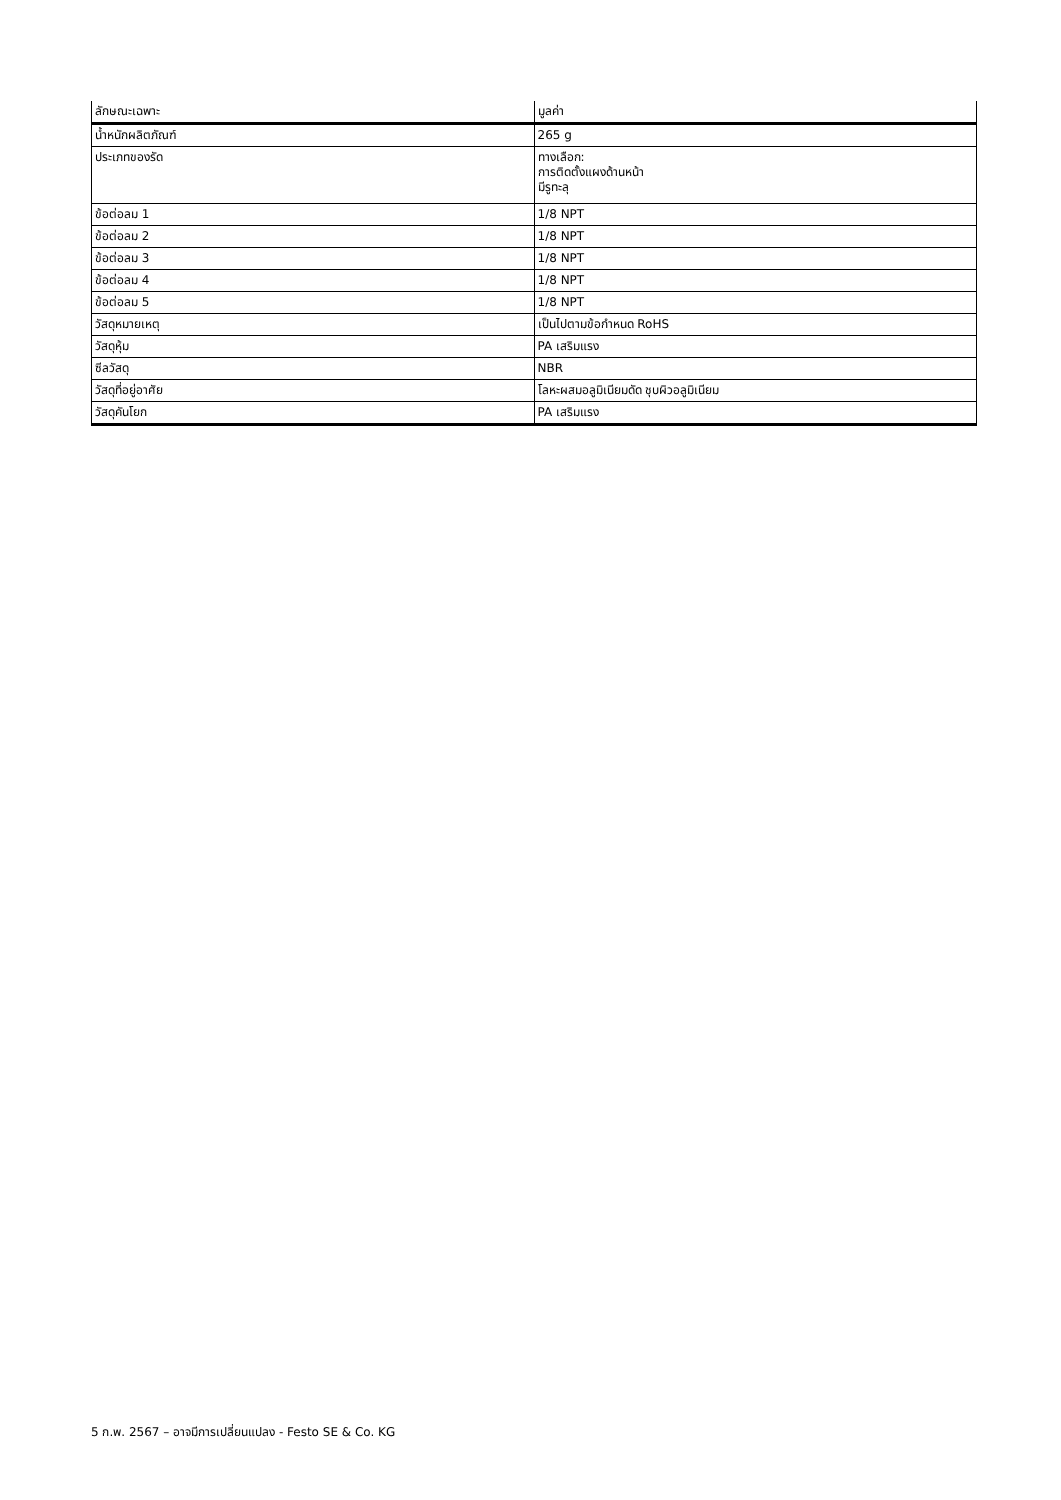| ลักษณะเฉพาะ | มูลค่า |
| --- | --- |
| น้ำหนักผลิตภัณฑ์ | 265 g |
| ประเภทของรัด | ทางเลือก: การติดตั้งแผงด้านหน้า มีรูทะลุ |
| ข้อต่อลม 1 | 1/8 NPT |
| ข้อต่อลม 2 | 1/8 NPT |
| ข้อต่อลม 3 | 1/8 NPT |
| ข้อต่อลม 4 | 1/8 NPT |
| ข้อต่อลม 5 | 1/8 NPT |
| วัสดุหมายเหตุ | เป็นไปตามข้อกำหนด RoHS |
| วัสดุหุ้ม | PA เสริมแรง |
| ซีลวัสดุ | NBR |
| วัสดุที่อยู่อาศัย | โลหะผสมอลูมิเนียมดัด ชุบผิวอลูมิเนียม |
| วัสดุคันโยก | PA เสริมแรง |
5 ก.พ. 2567 – อาจมีการเปลี่ยนแปลง - Festo SE & Co. KG